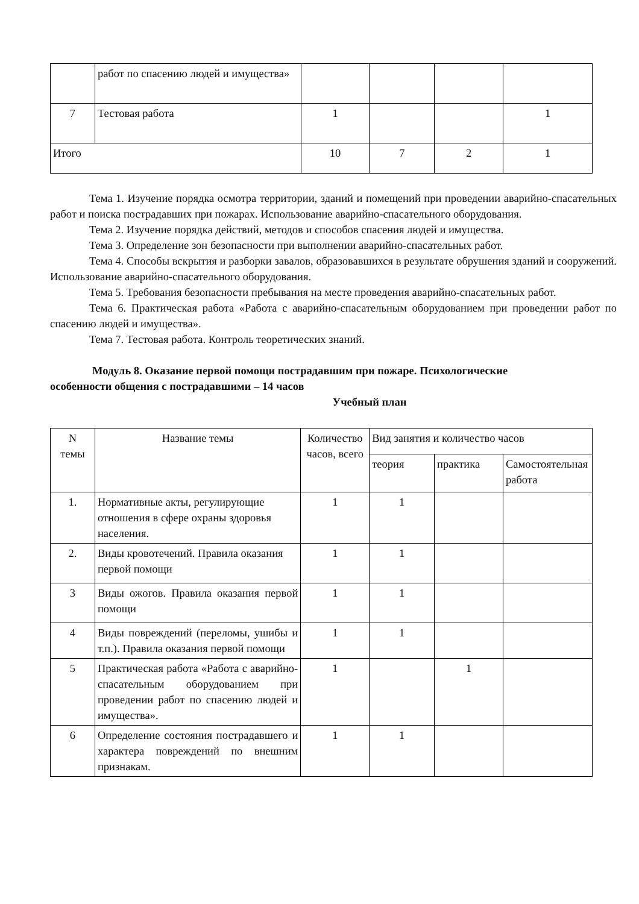| | работ по спасению людей и имущества» | | | | |
| 7 | Тестовая работа | 1 | | | 1 |
| Итого | | 10 | 7 | 2 | 1 |
Тема 1. Изучение порядка осмотра территории, зданий и помещений при проведении аварийно-спасательных работ и поиска пострадавших при пожарах. Использование аварийно-спасательного оборудования.
Тема 2. Изучение порядка действий, методов и способов спасения людей и имущества.
Тема 3. Определение зон безопасности при выполнении аварийно-спасательных работ.
Тема 4. Способы вскрытия и разборки завалов, образовавшихся в результате обрушения зданий и сооружений. Использование аварийно-спасательного оборудования.
Тема 5. Требования безопасности пребывания на месте проведения аварийно-спасательных работ.
Тема 6. Практическая работа «Работа с аварийно-спасательным оборудованием при проведении работ по спасению людей и имущества».
Тема 7. Тестовая работа. Контроль теоретических знаний.
Модуль 8. Оказание первой помощи пострадавшим при пожаре. Психологические
особенности общения с пострадавшими – 14 часов
Учебный план
| N темы | Название темы | Количество часов, всего | Вид занятия и количество часов | | |
| --- | --- | --- | --- | --- | --- |
| | | | теория | практика | Самостоятельная работа |
| 1. | Нормативные акты, регулирующие отношения в сфере охраны здоровья населения. | 1 | 1 | | |
| 2. | Виды кровотечений. Правила оказания первой помощи | 1 | 1 | | |
| 3 | Виды ожогов. Правила оказания первой помощи | 1 | 1 | | |
| 4 | Виды повреждений (переломы, ушибы и т.п.). Правила оказания первой помощи | 1 | 1 | | |
| 5 | Практическая работа «Работа с аварийно-спасательным оборудованием при проведении работ по спасению людей и имущества». | 1 | | 1 | |
| 6 | Определение состояния пострадавшего и характера повреждений по внешним признакам. | 1 | 1 | | |